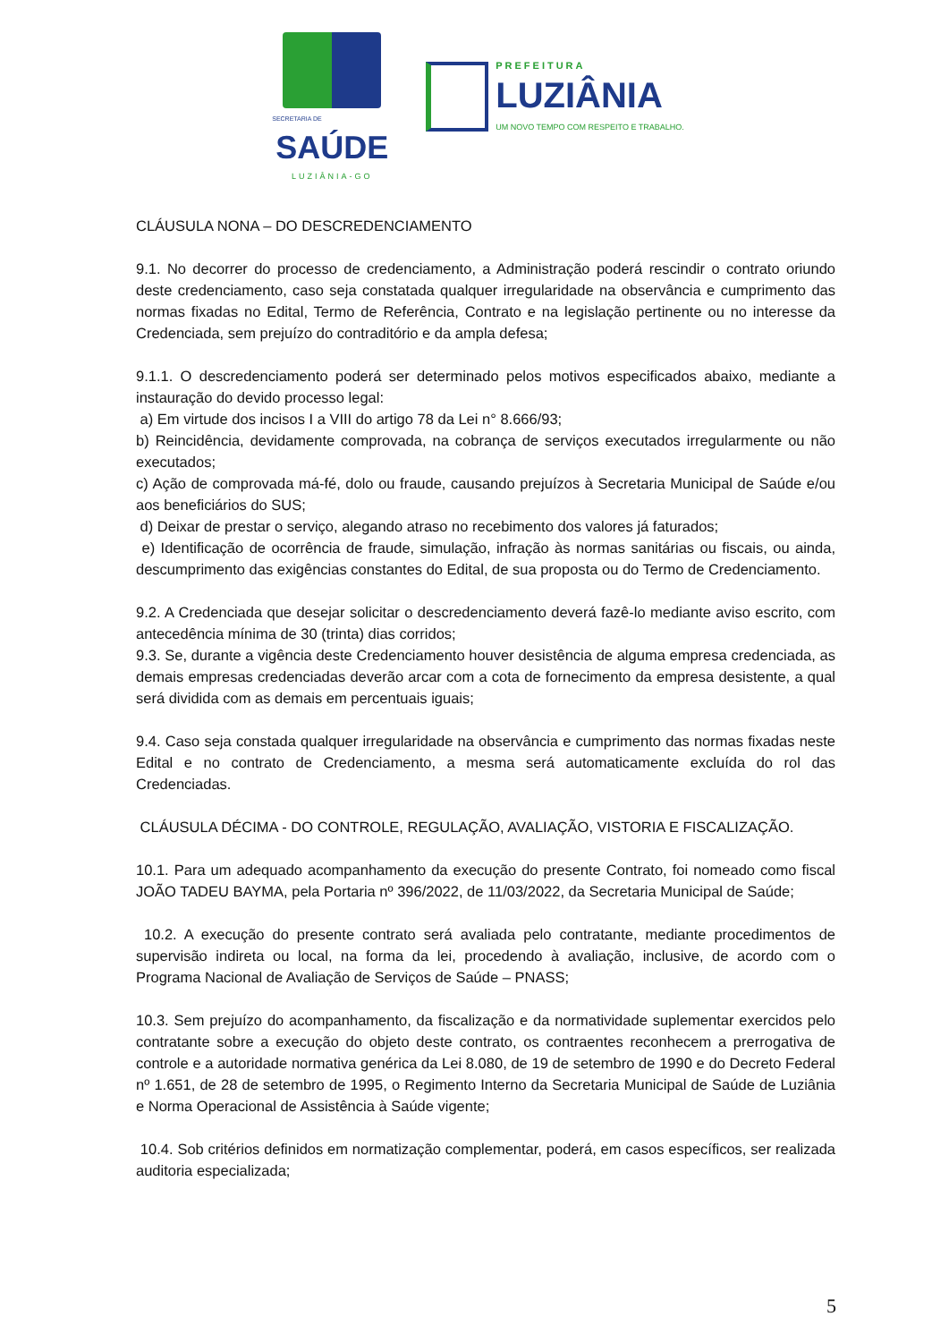SECRETARIA DE
SAÚDE
LUZIÂNIA-GO
PREFEITURA
LUZIÂNIA
UM NOVO TEMPO COM RESPEITO E TRABALHO.
CLÁUSULA NONA – DO DESCREDENCIAMENTO
9.1. No decorrer do processo de credenciamento, a Administração poderá rescindir o contrato oriundo deste credenciamento, caso seja constatada qualquer irregularidade na observância e cumprimento das normas fixadas no Edital, Termo de Referência, Contrato e na legislação pertinente ou no interesse da Credenciada, sem prejuízo do contraditório e da ampla defesa;
9.1.1. O descredenciamento poderá ser determinado pelos motivos especificados abaixo, mediante a instauração do devido processo legal:
a) Em virtude dos incisos I a VIII do artigo 78 da Lei n° 8.666/93;
b) Reincidência, devidamente comprovada, na cobrança de serviços executados irregularmente ou não executados;
c) Ação de comprovada má-fé, dolo ou fraude, causando prejuízos à Secretaria Municipal de Saúde e/ou aos beneficiários do SUS;
d) Deixar de prestar o serviço, alegando atraso no recebimento dos valores já faturados;
e) Identificação de ocorrência de fraude, simulação, infração às normas sanitárias ou fiscais, ou ainda, descumprimento das exigências constantes do Edital, de sua proposta ou do Termo de Credenciamento.
9.2. A Credenciada que desejar solicitar o descredenciamento deverá fazê-lo mediante aviso escrito, com antecedência mínima de 30 (trinta) dias corridos;
9.3. Se, durante a vigência deste Credenciamento houver desistência de alguma empresa credenciada, as demais empresas credenciadas deverão arcar com a cota de fornecimento da empresa desistente, a qual será dividida com as demais em percentuais iguais;
9.4. Caso seja constada qualquer irregularidade na observância e cumprimento das normas fixadas neste Edital e no contrato de Credenciamento, a mesma será automaticamente excluída do rol das Credenciadas.
CLÁUSULA DÉCIMA - DO CONTROLE, REGULAÇÃO, AVALIAÇÃO, VISTORIA E FISCALIZAÇÃO.
10.1. Para um adequado acompanhamento da execução do presente Contrato, foi nomeado como fiscal JOÃO TADEU BAYMA, pela Portaria nº 396/2022, de 11/03/2022, da Secretaria Municipal de Saúde;
10.2. A execução do presente contrato será avaliada pelo contratante, mediante procedimentos de supervisão indireta ou local, na forma da lei, procedendo à avaliação, inclusive, de acordo com o Programa Nacional de Avaliação de Serviços de Saúde – PNASS;
10.3. Sem prejuízo do acompanhamento, da fiscalização e da normatividade suplementar exercidos pelo contratante sobre a execução do objeto deste contrato, os contraentes reconhecem a prerrogativa de controle e a autoridade normativa genérica da Lei 8.080, de 19 de setembro de 1990 e do Decreto Federal nº 1.651, de 28 de setembro de 1995, o Regimento Interno da Secretaria Municipal de Saúde de Luziânia e Norma Operacional de Assistência à Saúde vigente;
10.4. Sob critérios definidos em normatização complementar, poderá, em casos específicos, ser realizada auditoria especializada;
5